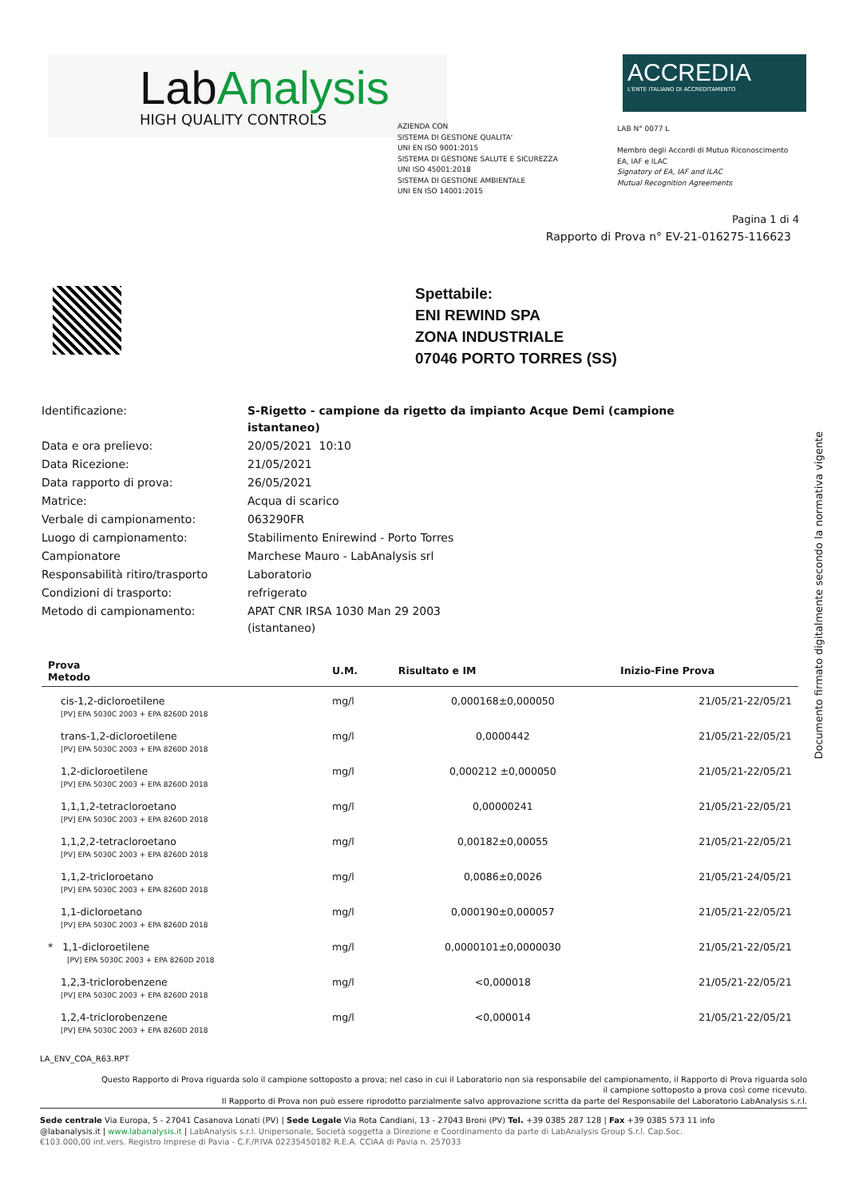LabAnalysis
HIGH QUALITY CONTROLS
ACCREDIA
L'ENTE ITALIANO DI ACCREDITAMENTO
AZIENDA CON
SISTEMA DI GESTIONE QUALITA'
UNI EN ISO 9001:2015
SISTEMA DI GESTIONE SALUTE E SICUREZZA
UNI ISO 45001:2018
SISTEMA DI GESTIONE AMBIENTALE
UNI EN ISO 14001:2015
LAB N° 0077 L
Membro degli Accordi di Mutuo Riconoscimento
EA, IAF e ILAC
Signatory of EA, IAF and ILAC
Mutual Recognition Agreements
Pagina 1 di 4
Rapporto di Prova n° EV-21-016275-116623
Spettabile:
ENI REWIND SPA
ZONA INDUSTRIALE
07046 PORTO TORRES (SS)
| Identificazione: | S-Rigetto - campione da rigetto da impianto Acque Demi (campione istantaneo) |
| Data e ora prelievo: | 20/05/2021 10:10 |
| Data Ricezione: | 21/05/2021 |
| Data rapporto di prova: | 26/05/2021 |
| Matrice: | Acqua di scarico |
| Verbale di campionamento: | 063290FR |
| Luogo di campionamento: | Stabilimento Enirewind - Porto Torres |
| Campionatore | Marchese Mauro - LabAnalysis srl |
| Responsabilità ritiro/trasporto | Laboratorio |
| Condizioni di trasporto: | refrigerato |
| Metodo di campionamento: | APAT CNR IRSA 1030 Man 29 2003 (istantaneo) |
| Prova Metodo | U.M. | Risultato e IM | Inizio-Fine Prova |
| --- | --- | --- | --- |
| cis-1,2-dicloroetilene [PV] EPA 5030C 2003 + EPA 8260D 2018 | mg/l | 0,000168±0,000050 | 21/05/21-22/05/21 |
| trans-1,2-dicloroetilene [PV] EPA 5030C 2003 + EPA 8260D 2018 | mg/l | 0,0000442 | 21/05/21-22/05/21 |
| 1,2-dicloroetilene [PV] EPA 5030C 2003 + EPA 8260D 2018 | mg/l | 0,000212 ±0,000050 | 21/05/21-22/05/21 |
| 1,1,1,2-tetracloroetano [PV] EPA 5030C 2003 + EPA 8260D 2018 | mg/l | 0,00000241 | 21/05/21-22/05/21 |
| 1,1,2,2-tetracloroetano [PV] EPA 5030C 2003 + EPA 8260D 2018 | mg/l | 0,00182±0,00055 | 21/05/21-22/05/21 |
| 1,1,2-tricloroetano [PV] EPA 5030C 2003 + EPA 8260D 2018 | mg/l | 0,0086±0,0026 | 21/05/21-24/05/21 |
| 1,1-dicloroetano [PV] EPA 5030C 2003 + EPA 8260D 2018 | mg/l | 0,000190±0,000057 | 21/05/21-22/05/21 |
| * 1,1-dicloroetilene [PV] EPA 5030C 2003 + EPA 8260D 2018 | mg/l | 0,0000101±0,0000030 | 21/05/21-22/05/21 |
| 1,2,3-triclorobenzene [PV] EPA 5030C 2003 + EPA 8260D 2018 | mg/l | <0,000018 | 21/05/21-22/05/21 |
| 1,2,4-triclorobenzene [PV] EPA 5030C 2003 + EPA 8260D 2018 | mg/l | <0,000014 | 21/05/21-22/05/21 |
Documento firmato digitalmente secondo la normativa vigente
LA_ENV_COA_R63.RPT
Questo Rapporto di Prova riguarda solo il campione sottoposto a prova; nel caso in cui il Laboratorio non sia responsabile del campionamento, il Rapporto di Prova riguarda solo
il campione sottoposto a prova così come ricevuto.
Il Rapporto di Prova non può essere riprodotto parzialmente salvo approvazione scritta da parte del Responsabile del Laboratorio LabAnalysis s.r.l.
Sede centrale Via Europa, 5 - 27041 Casanova Lonati (PV) | Sede Legale Via Rota Candiani, 13 - 27043 Broni (PV) Tel. +39 0385 287 128 | Fax +39 0385 573 11 info
@labanalysis.it | www.labanalysis.it | LabAnalysis s.r.l. Unipersonale, Società soggetta a Direzione e Coordinamento da parte di LabAnalysis Group S.r.l. Cap.Soc.
€103.000,00 int.vers. Registro Imprese di Pavia - C.F./P.IVA 02235450182 R.E.A. CCIAA di Pavia n. 257033